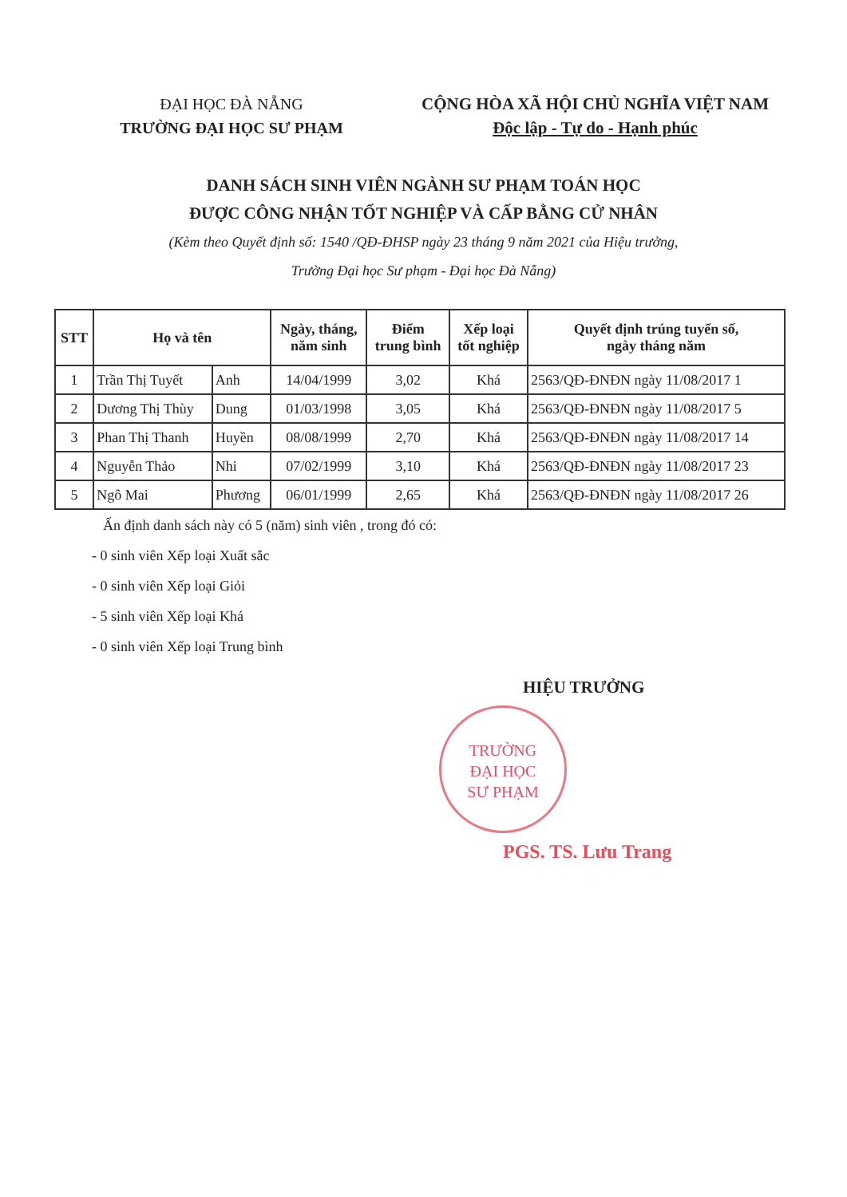ĐẠI HỌC ĐÀ NẴNG
TRƯỜNG ĐẠI HỌC SƯ PHẠM
CỘNG HÒA XÃ HỘI CHỦ NGHĨA VIỆT NAM
Độc lập - Tự do - Hạnh phúc
DANH SÁCH SINH VIÊN NGÀNH SƯ PHẠM TOÁN HỌC
ĐƯỢC CÔNG NHẬN TỐT NGHIỆP VÀ CẤP BẰNG CỬ NHÂN
(Kèm theo Quyết định số: 1540 /QĐ-ĐHSP ngày 23 tháng 9 năm 2021 của Hiệu trưởng,
Trường Đại học Sư phạm - Đại học Đà Nẵng)
| STT | Họ và tên | | Ngày, tháng, năm sinh | Điểm trung bình | Xếp loại tốt nghiệp | Quyết định trúng tuyển số, ngày tháng năm |
| --- | --- | --- | --- | --- | --- | --- |
| 1 | Trần Thị Tuyết | Anh | 14/04/1999 | 3,02 | Khá | 2563/QĐ-ĐNĐN ngày 11/08/2017 1 |
| 2 | Dương Thị Thùy | Dung | 01/03/1998 | 3,05 | Khá | 2563/QĐ-ĐNĐN ngày 11/08/2017 5 |
| 3 | Phan Thị Thanh | Huyền | 08/08/1999 | 2,70 | Khá | 2563/QĐ-ĐNĐN ngày 11/08/2017 14 |
| 4 | Nguyễn Thảo | Nhi | 07/02/1999 | 3,10 | Khá | 2563/QĐ-ĐNĐN ngày 11/08/2017 23 |
| 5 | Ngô Mai | Phương | 06/01/1999 | 2,65 | Khá | 2563/QĐ-ĐNĐN ngày 11/08/2017 26 |
Ấn định danh sách này có 5 (năm) sinh viên , trong đó có:
- 0 sinh viên Xếp loại Xuất sắc
- 0 sinh viên Xếp loại Giỏi
- 5 sinh viên Xếp loại Khá
- 0 sinh viên Xếp loại Trung bình
HIỆU TRƯỞNG
TRƯỜNG
ĐẠI HỌC
SƯ PHẠM
PGS. TS. Lưu Trang